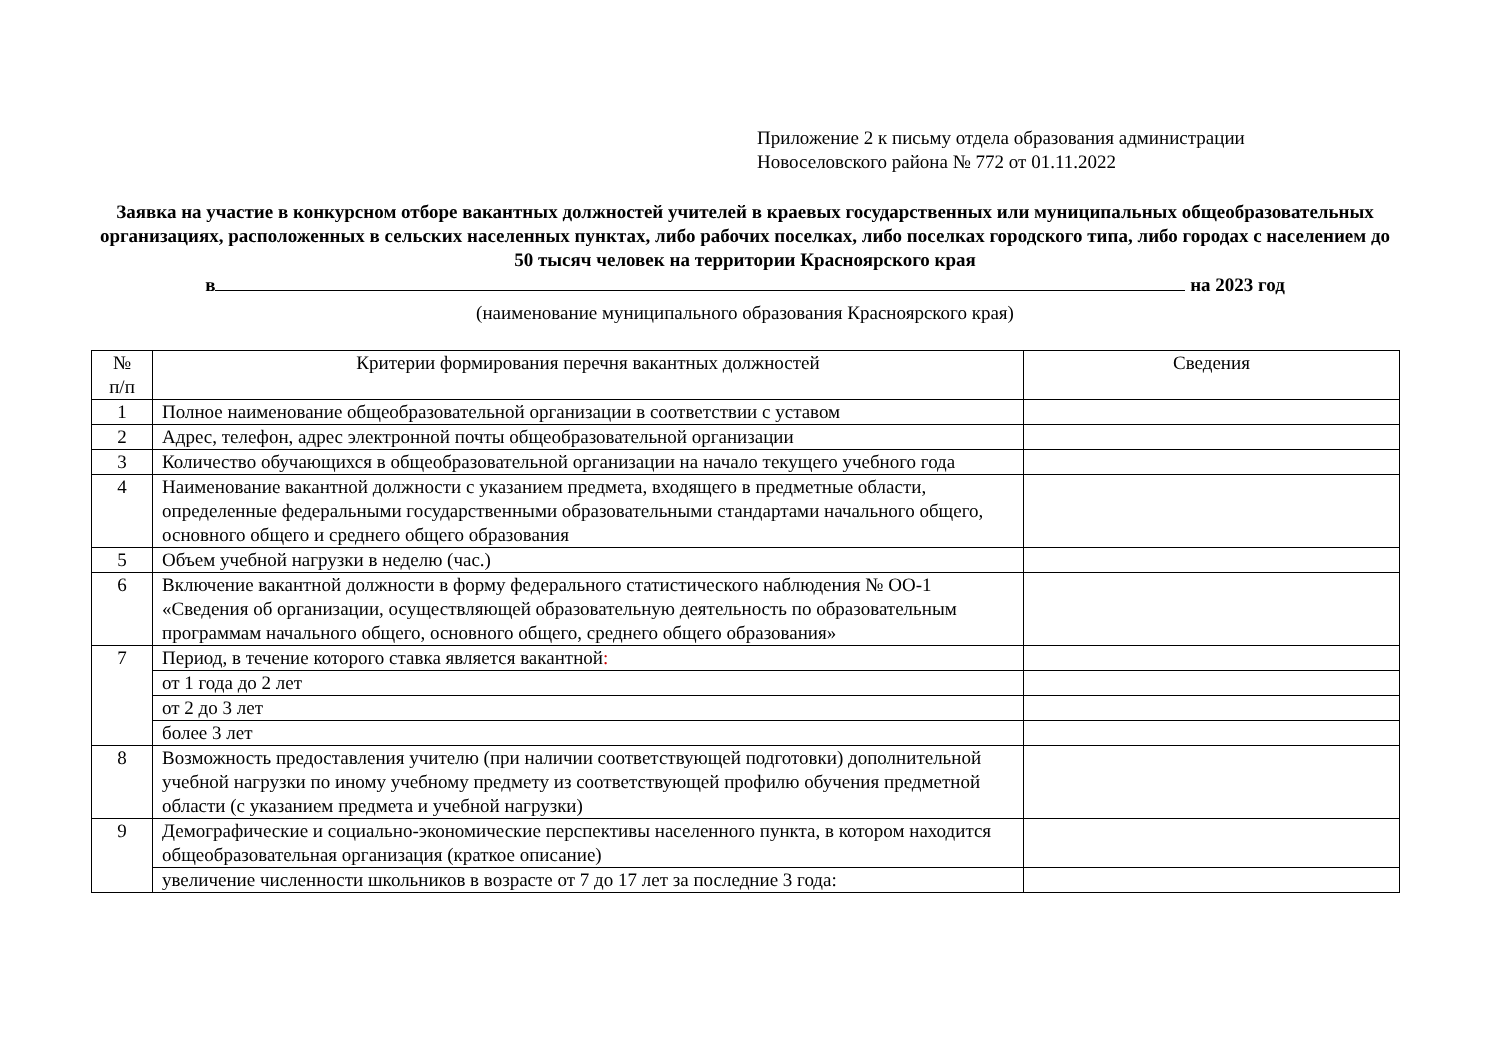Приложение 2 к письму отдела образования администрации
Новоселовского района № 772 от 01.11.2022
Заявка на участие в конкурсном отборе вакантных должностей учителей в краевых государственных или муниципальных общеобразовательных организациях, расположенных в сельских населенных пунктах, либо рабочих поселках, либо поселках городского типа, либо городах с населением до 50 тысяч человек на территории Красноярского края
в на 2023 год
(наименование муниципального образования Красноярского края)
| № п/п | Критерии формирования перечня вакантных должностей | Сведения |
| --- | --- | --- |
| 1 | Полное наименование общеобразовательной организации в соответствии с уставом | |
| 2 | Адрес, телефон, адрес электронной почты общеобразовательной организации | |
| 3 | Количество обучающихся в общеобразовательной организации на начало текущего учебного года | |
| 4 | Наименование вакантной должности с указанием предмета, входящего в предметные области, определенные федеральными государственными образовательными стандартами начального общего, основного общего и среднего общего образования | |
| 5 | Объем учебной нагрузки в неделю (час.) | |
| 6 | Включение вакантной должности в форму федерального статистического наблюдения № ОО-1 «Сведения об организации, осуществляющей образовательную деятельность по образовательным программам начального общего, основного общего, среднего общего образования» | |
| 7 | Период, в течение которого ставка является вакантной : | |
| | от 1 года до 2 лет | |
| | от 2 до 3 лет | |
| | более 3 лет | |
| 8 | Возможность предоставления учителю (при наличии соответствующей подготовки) дополнительной учебной нагрузки по иному учебному предмету из соответствующей профилю обучения предметной области (с указанием предмета и учебной нагрузки) | |
| 9 | Демографические и социально-экономические перспективы населенного пункта, в котором находится общеобразовательная организация (краткое описание) | |
| | увеличение численности школьников в возрасте от 7 до 17 лет за последние 3 года: | |